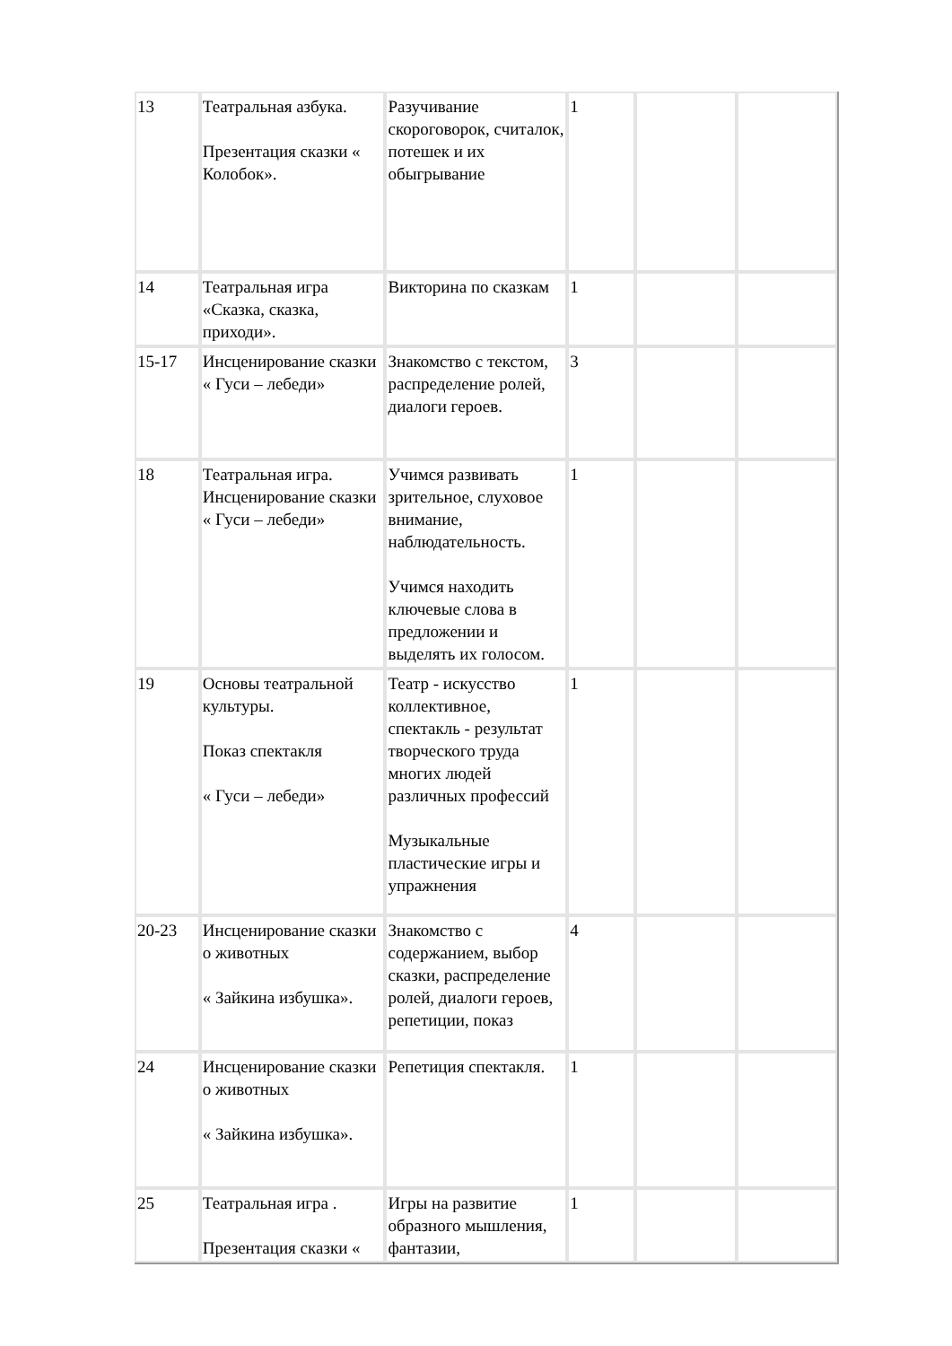| 13 | Театральная азбука. Презентация сказки « Колобок». | Разучивание скороговорок, считалок, потешек и их обыгрывание | 1 | | |
| 14 | Театральная игра «Сказка, сказка, приходи». | Викторина по сказкам | 1 | | |
| 15-17 | Инсценирование сказки « Гуси – лебеди» | Знакомство с текстом, распределение ролей, диалоги героев. | 3 | | |
| 18 | Театральная игра. Инсценирование сказки « Гуси – лебеди» | Учимся развивать зрительное, слуховое внимание, наблюдательность. Учимся находить ключевые слова в предложении и выделять их голосом. | 1 | | |
| 19 | Основы театральной культуры. Показ спектакля « Гуси – лебеди» | Театр - искусство коллективное, спектакль - результат творческого труда многих людей различных профессий Музыкальные пластические игры и упражнения | 1 | | |
| 20-23 | Инсценирование сказки о животных « Зайкина избушка». | Знакомство с содержанием, выбор сказки, распределение ролей, диалоги героев, репетиции, показ | 4 | | |
| 24 | Инсценирование сказки о животных « Зайкина избушка». | Репетиция спектакля. | 1 | | |
| 25 | Театральная игра . Презентация сказки « | Игры на развитие образного мышления, фантазии, | 1 | | |